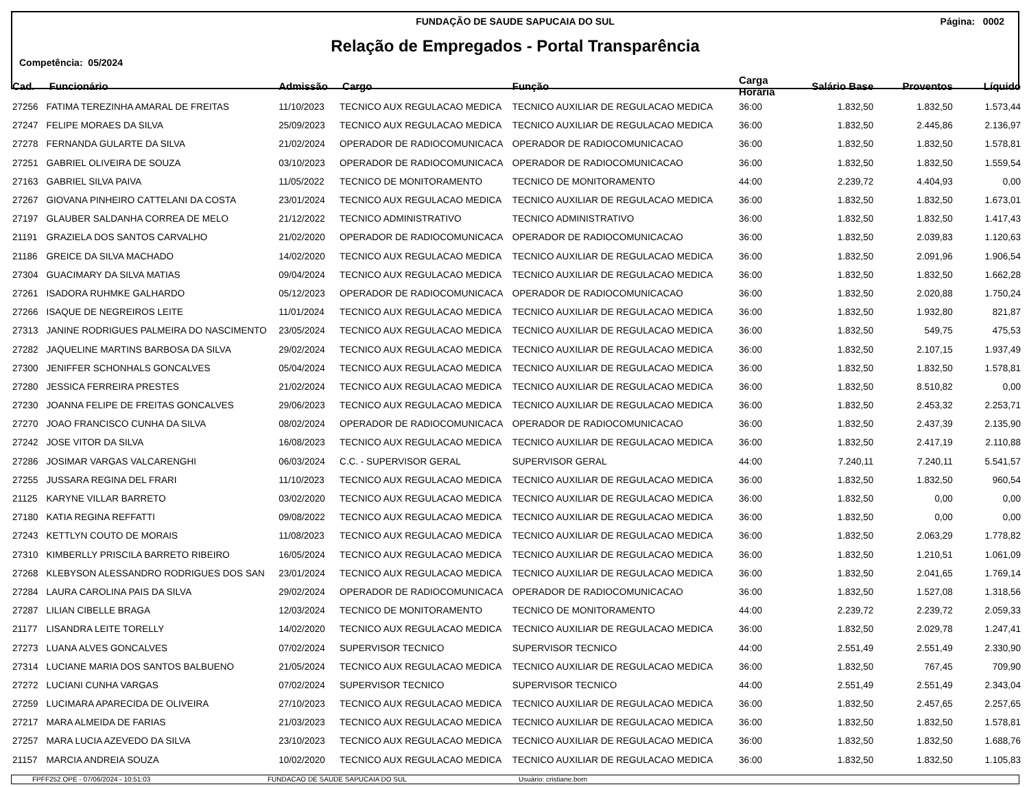FUNDAÇÃO DE SAUDE SAPUCAIA DO SUL
Página: 0002
Relação de Empregados - Portal Transparência
Competência: 05/2024
| Cad. | Funcionário | Admissão | Cargo | Função | Carga Horária | Salário Base | Proventos | Líquido |
| --- | --- | --- | --- | --- | --- | --- | --- | --- |
| 27256 | FATIMA TEREZINHA AMARAL DE FREITAS | 11/10/2023 | TECNICO AUX REGULACAO MEDICA | TECNICO AUXILIAR DE REGULACAO MEDICA | 36:00 | 1.832,50 | 1.832,50 | 1.573,44 |
| 27247 | FELIPE MORAES DA SILVA | 25/09/2023 | TECNICO AUX REGULACAO MEDICA | TECNICO AUXILIAR DE REGULACAO MEDICA | 36:00 | 1.832,50 | 2.445,86 | 2.136,97 |
| 27278 | FERNANDA GULARTE DA SILVA | 21/02/2024 | OPERADOR DE RADIOCOMUNICACA | OPERADOR DE RADIOCOMUNICACAO | 36:00 | 1.832,50 | 1.832,50 | 1.578,81 |
| 27251 | GABRIEL OLIVEIRA DE SOUZA | 03/10/2023 | OPERADOR DE RADIOCOMUNICACA | OPERADOR DE RADIOCOMUNICACAO | 36:00 | 1.832,50 | 1.832,50 | 1.559,54 |
| 27163 | GABRIEL SILVA PAIVA | 11/05/2022 | TECNICO DE MONITORAMENTO | TECNICO DE MONITORAMENTO | 44:00 | 2.239,72 | 4.404,93 | 0,00 |
| 27267 | GIOVANA PINHEIRO CATTELANI DA COSTA | 23/01/2024 | TECNICO AUX REGULACAO MEDICA | TECNICO AUXILIAR DE REGULACAO MEDICA | 36:00 | 1.832,50 | 1.832,50 | 1.673,01 |
| 27197 | GLAUBER SALDANHA CORREA DE MELO | 21/12/2022 | TECNICO ADMINISTRATIVO | TECNICO ADMINISTRATIVO | 36:00 | 1.832,50 | 1.832,50 | 1.417,43 |
| 21191 | GRAZIELA DOS SANTOS CARVALHO | 21/02/2020 | OPERADOR DE RADIOCOMUNICACA | OPERADOR DE RADIOCOMUNICACAO | 36:00 | 1.832,50 | 2.039,83 | 1.120,63 |
| 21186 | GREICE DA SILVA MACHADO | 14/02/2020 | TECNICO AUX REGULACAO MEDICA | TECNICO AUXILIAR DE REGULACAO MEDICA | 36:00 | 1.832,50 | 2.091,96 | 1.906,54 |
| 27304 | GUACIMARY DA SILVA MATIAS | 09/04/2024 | TECNICO AUX REGULACAO MEDICA | TECNICO AUXILIAR DE REGULACAO MEDICA | 36:00 | 1.832,50 | 1.832,50 | 1.662,28 |
| 27261 | ISADORA RUHMKE GALHARDO | 05/12/2023 | OPERADOR DE RADIOCOMUNICACA | OPERADOR DE RADIOCOMUNICACAO | 36:00 | 1.832,50 | 2.020,88 | 1.750,24 |
| 27266 | ISAQUE DE NEGREIROS LEITE | 11/01/2024 | TECNICO AUX REGULACAO MEDICA | TECNICO AUXILIAR DE REGULACAO MEDICA | 36:00 | 1.832,50 | 1.932,80 | 821,87 |
| 27313 | JANINE RODRIGUES PALMEIRA DO NASCIMENTO | 23/05/2024 | TECNICO AUX REGULACAO MEDICA | TECNICO AUXILIAR DE REGULACAO MEDICA | 36:00 | 1.832,50 | 549,75 | 475,53 |
| 27282 | JAQUELINE MARTINS BARBOSA DA SILVA | 29/02/2024 | TECNICO AUX REGULACAO MEDICA | TECNICO AUXILIAR DE REGULACAO MEDICA | 36:00 | 1.832,50 | 2.107,15 | 1.937,49 |
| 27300 | JENIFFER SCHONHALS GONCALVES | 05/04/2024 | TECNICO AUX REGULACAO MEDICA | TECNICO AUXILIAR DE REGULACAO MEDICA | 36:00 | 1.832,50 | 1.832,50 | 1.578,81 |
| 27280 | JESSICA FERREIRA PRESTES | 21/02/2024 | TECNICO AUX REGULACAO MEDICA | TECNICO AUXILIAR DE REGULACAO MEDICA | 36:00 | 1.832,50 | 8.510,82 | 0,00 |
| 27230 | JOANNA FELIPE DE FREITAS GONCALVES | 29/06/2023 | TECNICO AUX REGULACAO MEDICA | TECNICO AUXILIAR DE REGULACAO MEDICA | 36:00 | 1.832,50 | 2.453,32 | 2.253,71 |
| 27270 | JOAO FRANCISCO CUNHA DA SILVA | 08/02/2024 | OPERADOR DE RADIOCOMUNICACA | OPERADOR DE RADIOCOMUNICACAO | 36:00 | 1.832,50 | 2.437,39 | 2.135,90 |
| 27242 | JOSE VITOR DA SILVA | 16/08/2023 | TECNICO AUX REGULACAO MEDICA | TECNICO AUXILIAR DE REGULACAO MEDICA | 36:00 | 1.832,50 | 2.417,19 | 2.110,88 |
| 27286 | JOSIMAR VARGAS VALCARENGHI | 06/03/2024 | C.C. - SUPERVISOR GERAL | SUPERVISOR GERAL | 44:00 | 7.240,11 | 7.240,11 | 5.541,57 |
| 27255 | JUSSARA REGINA DEL FRARI | 11/10/2023 | TECNICO AUX REGULACAO MEDICA | TECNICO AUXILIAR DE REGULACAO MEDICA | 36:00 | 1.832,50 | 1.832,50 | 960,54 |
| 21125 | KARYNE VILLAR BARRETO | 03/02/2020 | TECNICO AUX REGULACAO MEDICA | TECNICO AUXILIAR DE REGULACAO MEDICA | 36:00 | 1.832,50 | 0,00 | 0,00 |
| 27180 | KATIA REGINA REFFATTI | 09/08/2022 | TECNICO AUX REGULACAO MEDICA | TECNICO AUXILIAR DE REGULACAO MEDICA | 36:00 | 1.832,50 | 0,00 | 0,00 |
| 27243 | KETTLYN COUTO DE MORAIS | 11/08/2023 | TECNICO AUX REGULACAO MEDICA | TECNICO AUXILIAR DE REGULACAO MEDICA | 36:00 | 1.832,50 | 2.063,29 | 1.778,82 |
| 27310 | KIMBERLLY PRISCILA BARRETO RIBEIRO | 16/05/2024 | TECNICO AUX REGULACAO MEDICA | TECNICO AUXILIAR DE REGULACAO MEDICA | 36:00 | 1.832,50 | 1.210,51 | 1.061,09 |
| 27268 | KLEBYSON ALESSANDRO RODRIGUES DOS SAN | 23/01/2024 | TECNICO AUX REGULACAO MEDICA | TECNICO AUXILIAR DE REGULACAO MEDICA | 36:00 | 1.832,50 | 2.041,65 | 1.769,14 |
| 27284 | LAURA CAROLINA PAIS DA SILVA | 29/02/2024 | OPERADOR DE RADIOCOMUNICACA | OPERADOR DE RADIOCOMUNICACAO | 36:00 | 1.832,50 | 1.527,08 | 1.318,56 |
| 27287 | LILIAN CIBELLE BRAGA | 12/03/2024 | TECNICO DE MONITORAMENTO | TECNICO DE MONITORAMENTO | 44:00 | 2.239,72 | 2.239,72 | 2.059,33 |
| 21177 | LISANDRA LEITE TORELLY | 14/02/2020 | TECNICO AUX REGULACAO MEDICA | TECNICO AUXILIAR DE REGULACAO MEDICA | 36:00 | 1.832,50 | 2.029,78 | 1.247,41 |
| 27273 | LUANA ALVES GONCALVES | 07/02/2024 | SUPERVISOR TECNICO | SUPERVISOR TECNICO | 44:00 | 2.551,49 | 2.551,49 | 2.330,90 |
| 27314 | LUCIANE MARIA DOS SANTOS BALBUENO | 21/05/2024 | TECNICO AUX REGULACAO MEDICA | TECNICO AUXILIAR DE REGULACAO MEDICA | 36:00 | 1.832,50 | 767,45 | 709,90 |
| 27272 | LUCIANI CUNHA VARGAS | 07/02/2024 | SUPERVISOR TECNICO | SUPERVISOR TECNICO | 44:00 | 2.551,49 | 2.551,49 | 2.343,04 |
| 27259 | LUCIMARA APARECIDA DE OLIVEIRA | 27/10/2023 | TECNICO AUX REGULACAO MEDICA | TECNICO AUXILIAR DE REGULACAO MEDICA | 36:00 | 1.832,50 | 2.457,65 | 2.257,65 |
| 27217 | MARA ALMEIDA DE FARIAS | 21/03/2023 | TECNICO AUX REGULACAO MEDICA | TECNICO AUXILIAR DE REGULACAO MEDICA | 36:00 | 1.832,50 | 1.832,50 | 1.578,81 |
| 27257 | MARA LUCIA AZEVEDO DA SILVA | 23/10/2023 | TECNICO AUX REGULACAO MEDICA | TECNICO AUXILIAR DE REGULACAO MEDICA | 36:00 | 1.832,50 | 1.832,50 | 1.688,76 |
| 21157 | MARCIA ANDREIA SOUZA | 10/02/2020 | TECNICO AUX REGULACAO MEDICA | TECNICO AUXILIAR DE REGULACAO MEDICA | 36:00 | 1.832,50 | 1.832,50 | 1.105,83 |
FPFF252.OPE - 07/06/2024 - 10:51:03 FUNDACAO DE SAUDE SAPUCAIA DO SUL Usuário: cristiane.born